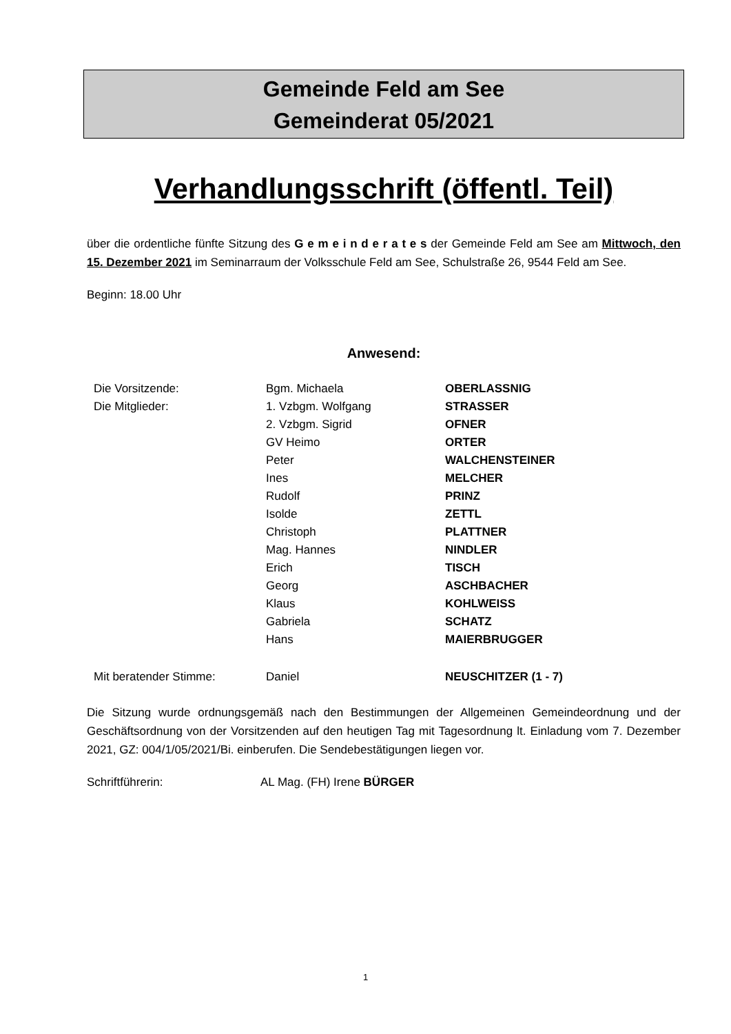Gemeinde Feld am See
Gemeinderat 05/2021
Verhandlungsschrift (öffentl. Teil)
über die ordentliche fünfte Sitzung des G e m e i n d e r a t e s der Gemeinde Feld am See am Mittwoch, den 15. Dezember 2021 im Seminarraum der Volksschule Feld am See, Schulstraße 26, 9544 Feld am See.
Beginn: 18.00 Uhr
Anwesend:
| Die Vorsitzende: | Bgm. Michaela | OBERLASSNIG |
| Die Mitglieder: | 1. Vzbgm. Wolfgang | STRASSER |
| | 2. Vzbgm. Sigrid | OFNER |
| | GV Heimo | ORTER |
| | Peter | WALCHENSTEINER |
| | Ines | MELCHER |
| | Rudolf | PRINZ |
| | Isolde | ZETTL |
| | Christoph | PLATTNER |
| | Mag. Hannes | NINDLER |
| | Erich | TISCH |
| | Georg | ASCHBACHER |
| | Klaus | KOHLWEISS |
| | Gabriela | SCHATZ |
| | Hans | MAIERBRUGGER |
| Mit beratender Stimme: | Daniel | NEUSCHITZER (1 - 7) |
Die Sitzung wurde ordnungsgemäß nach den Bestimmungen der Allgemeinen Gemeindeordnung und der Geschäftsordnung von der Vorsitzenden auf den heutigen Tag mit Tagesordnung lt. Einladung vom 7. Dezember 2021, GZ: 004/1/05/2021/Bi. einberufen. Die Sendebestätigungen liegen vor.
Schriftführerin: AL Mag. (FH) Irene BÜRGER
1